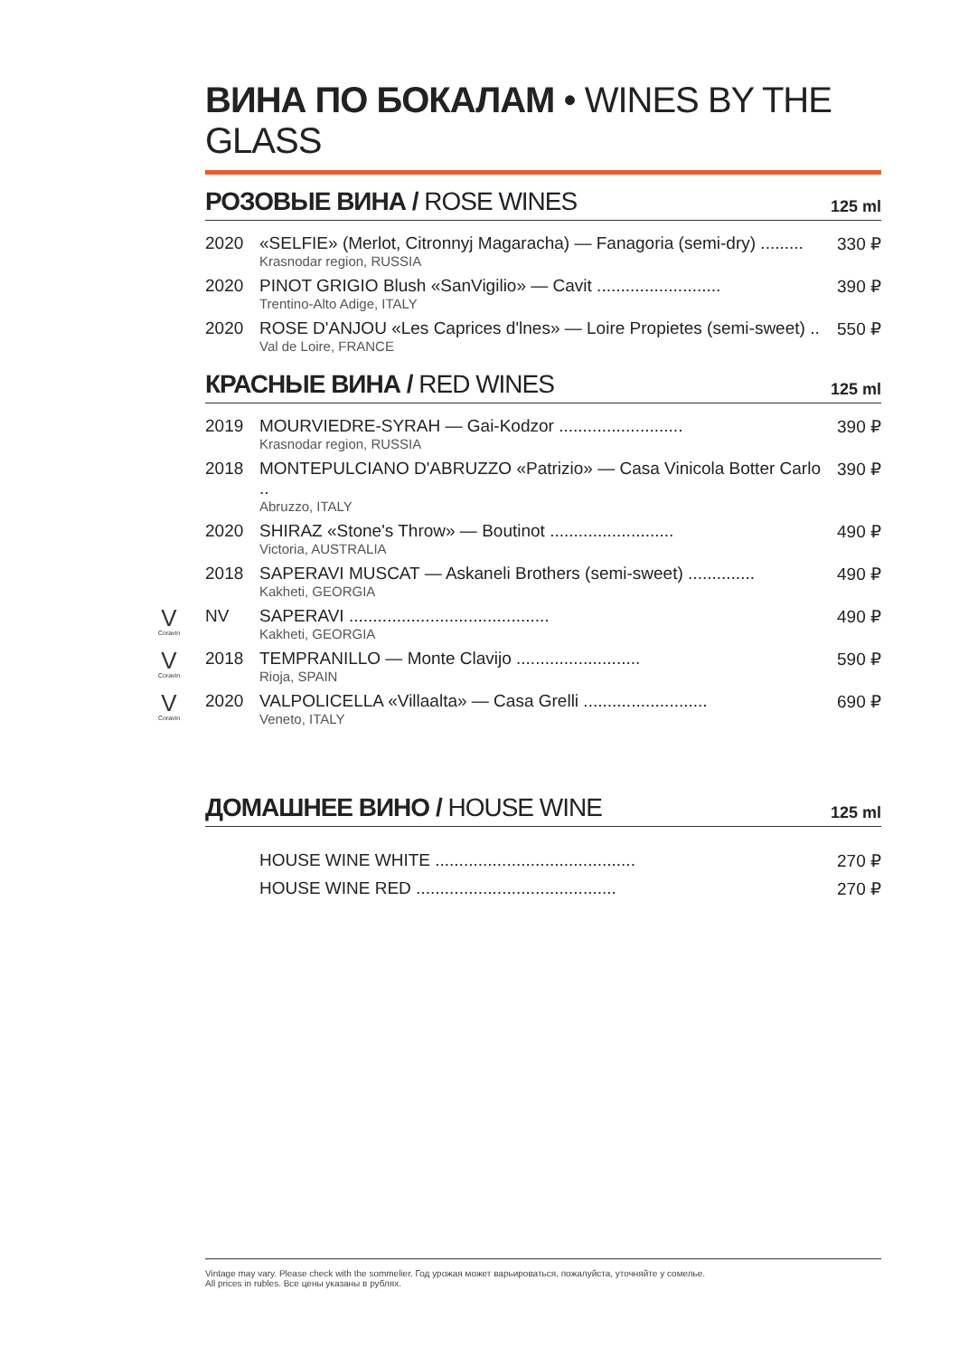ВИНА ПО БОКАЛАМ • WINES BY THE GLASS
РОЗОВЫЕ ВИНА / ROSE WINES
125 ml
| 2020 | «SELFIE» (Merlot, Citronnyj Magaracha) — Fanagoria (semi-dry) ......... Krasnodar region, RUSSIA | 330 ₽ |
| 2020 | PINOT GRIGIO Blush «SanVigilio» — Cavit .......................... Trentino-Alto Adige, ITALY | 390 ₽ |
| 2020 | ROSE D'ANJOU «Les Caprices d'lnes» — Loire Propietes (semi-sweet) .. Val de Loire, FRANCE | 550 ₽ |
КРАСНЫЕ ВИНА / RED WINES
125 ml
| 2019 | MOURVIEDRE-SYRAH — Gai-Kodzor .......................... Krasnodar region, RUSSIA | 390 ₽ |
| 2018 | MONTEPULCIANO D'ABRUZZO «Patrizio» — Casa Vinicola Botter Carlo .. Abruzzo, ITALY | 390 ₽ |
| 2020 | SHIRAZ «Stone's Throw» — Boutinot .......................... Victoria, AUSTRALIA | 490 ₽ |
| 2018 | SAPERAVI MUSCAT — Askaneli Brothers (semi-sweet) .............. Kakheti, GEORGIA | 490 ₽ |
| V Coravin NV | SAPERAVI .......................................... Kakheti, GEORGIA | 490 ₽ |
| V Coravin 2018 | TEMPRANILLO — Monte Clavijo .......................... Rioja, SPAIN | 590 ₽ |
| V Coravin 2020 | VALPOLICELLA «Villaalta» — Casa Grelli .......................... Veneto, ITALY | 690 ₽ |
ДОМАШНЕЕ ВИНО / HOUSE WINE
125 ml
| | HOUSE WINE WHITE .......................................... | 270 ₽ |
| | HOUSE WINE RED .......................................... | 270 ₽ |
Vintage may vary. Please check with the sommelier. Год урожая может варьироваться, пожалуйста, уточняйте у сомелье.
All prices in rubles. Все цены указаны в рублях.